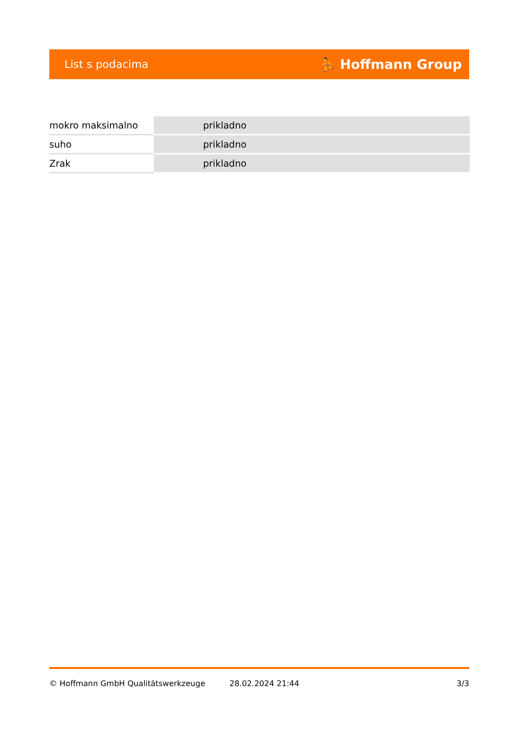List s podacima ⛹ Hoffmann Group
| mokro maksimalno | prikladno |
| suho | prikladno |
| Zrak | prikladno |
© Hoffmann GmbH Qualitätswerkzeuge 28.02.2024 21:44 3/3